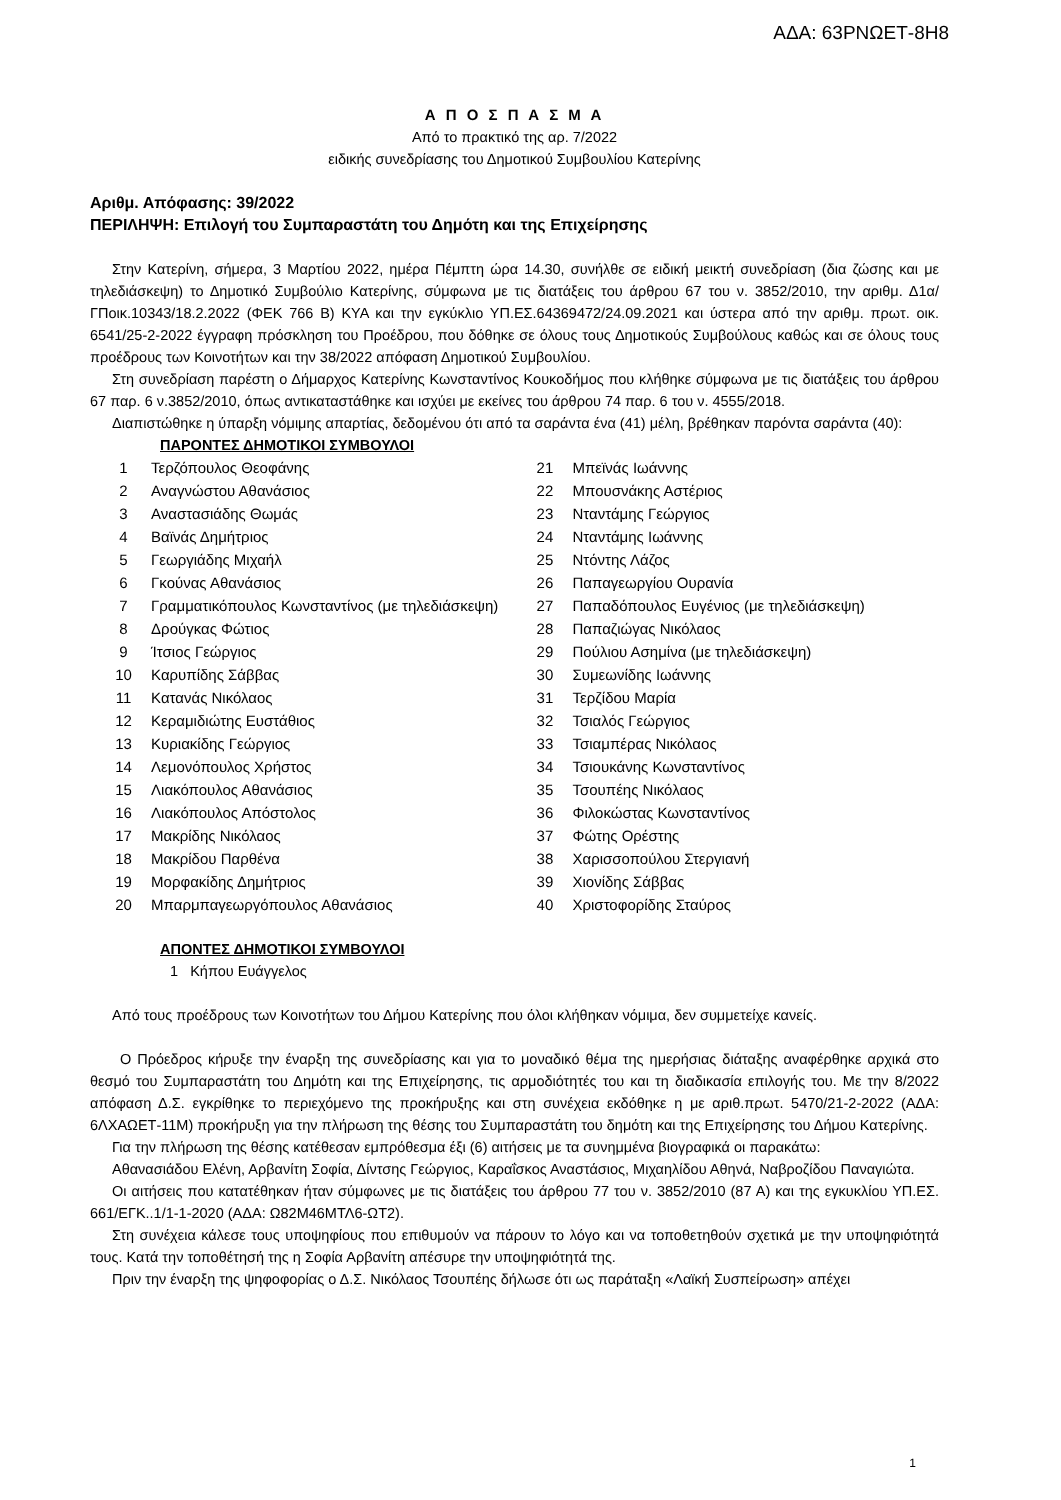ΑΔΑ: 63ΡΝΩΕΤ-8Η8
Α Π Ο Σ Π Α Σ Μ Α
Από το πρακτικό της αρ. 7/2022
ειδικής συνεδρίασης του Δημοτικού Συμβουλίου Κατερίνης
Αριθμ. Απόφασης: 39/2022
ΠΕΡΙΛΗΨΗ: Επιλογή του Συμπαραστάτη του Δημότη και της Επιχείρησης
Στην Κατερίνη, σήμερα, 3 Μαρτίου 2022, ημέρα Πέμπτη ώρα 14.30, συνήλθε σε ειδική μεικτή συνεδρίαση (δια ζώσης και με τηλεδιάσκεψη) το Δημοτικό Συμβούλιο Κατερίνης, σύμφωνα με τις διατάξεις του άρθρου 67 του ν. 3852/2010, την αριθμ. Δ1α/ΓΠοικ.10343/18.2.2022 (ΦΕΚ 766 Β) ΚΥΑ και την εγκύκλιο ΥΠ.ΕΣ.64369472/24.09.2021 και ύστερα από την αριθμ. πρωτ. οικ. 6541/25-2-2022 έγγραφη πρόσκληση του Προέδρου, που δόθηκε σε όλους τους Δημοτικούς Συμβούλους καθώς και σε όλους τους προέδρους των Κοινοτήτων και την 38/2022 απόφαση Δημοτικού Συμβουλίου.
Στη συνεδρίαση παρέστη ο Δήμαρχος Κατερίνης Κωνσταντίνος Κουκοδήμος που κλήθηκε σύμφωνα με τις διατάξεις του άρθρου 67 παρ. 6 ν.3852/2010, όπως αντικαταστάθηκε και ισχύει με εκείνες του άρθρου 74 παρ. 6 του ν. 4555/2018.
Διαπιστώθηκε η ύπαρξη νόμιμης απαρτίας, δεδομένου ότι από τα σαράντα ένα (41) μέλη, βρέθηκαν παρόντα σαράντα (40):
ΠΑΡΟΝΤΕΣ ΔΗΜΟΤΙΚΟΙ ΣΥΜΒΟΥΛΟΙ
| 1 | Τερζόπουλος Θεοφάνης | 21 | Μπεϊνάς Ιωάννης |
| 2 | Αναγνώστου Αθανάσιος | 22 | Μπουσνάκης Αστέριος |
| 3 | Αναστασιάδης Θωμάς | 23 | Νταντάμης Γεώργιος |
| 4 | Βαϊνάς Δημήτριος | 24 | Νταντάμης Ιωάννης |
| 5 | Γεωργιάδης Μιχαήλ | 25 | Ντόντης Λάζος |
| 6 | Γκούνας Αθανάσιος | 26 | Παπαγεωργίου Ουρανία |
| 7 | Γραμματικόπουλος Κωνσταντίνος (με τηλεδιάσκεψη) | 27 | Παπαδόπουλος Ευγένιος (με τηλεδιάσκεψη) |
| 8 | Δρούγκας Φώτιος | 28 | Παπαζιώγας Νικόλαος |
| 9 | Ίτσιος Γεώργιος | 29 | Πούλιου Ασημίνα (με τηλεδιάσκεψη) |
| 10 | Καρυπίδης Σάββας | 30 | Συμεωνίδης Ιωάννης |
| 11 | Κατανάς Νικόλαος | 31 | Τερζίδου Μαρία |
| 12 | Κεραμιδιώτης Ευστάθιος | 32 | Τσιαλός Γεώργιος |
| 13 | Κυριακίδης Γεώργιος | 33 | Τσιαμπέρας Νικόλαος |
| 14 | Λεμονόπουλος Χρήστος | 34 | Τσιουκάνης Κωνσταντίνος |
| 15 | Λιακόπουλος Αθανάσιος | 35 | Τσουπέης Νικόλαος |
| 16 | Λιακόπουλος Απόστολος | 36 | Φιλοκώστας Κωνσταντίνος |
| 17 | Μακρίδης Νικόλαος | 37 | Φώτης Ορέστης |
| 18 | Μακρίδου Παρθένα | 38 | Χαρισσοπούλου Στεργιανή |
| 19 | Μορφακίδης Δημήτριος | 39 | Χιονίδης Σάββας |
| 20 | Μπαρμπαγεωργόπουλος Αθανάσιος | 40 | Χριστοφορίδης Σταύρος |
ΑΠΟΝΤΕΣ ΔΗΜΟΤΙΚΟΙ ΣΥΜΒΟΥΛΟΙ
1 Κήπου Ευάγγελος
Από τους προέδρους των Κοινοτήτων του Δήμου Κατερίνης που όλοι κλήθηκαν νόμιμα, δεν συμμετείχε κανείς.
Ο Πρόεδρος κήρυξε την έναρξη της συνεδρίασης και για το μοναδικό θέμα της ημερήσιας διάταξης αναφέρθηκε αρχικά στο θεσμό του Συμπαραστάτη του Δημότη και της Επιχείρησης, τις αρμοδιότητές του και τη διαδικασία επιλογής του. Με την 8/2022 απόφαση Δ.Σ. εγκρίθηκε το περιεχόμενο της προκήρυξης και στη συνέχεια εκδόθηκε η με αριθ.πρωτ. 5470/21-2-2022 (ΑΔΑ: 6ΛΧΑΩΕΤ-11Μ) προκήρυξη για την πλήρωση της θέσης του Συμπαραστάτη του δημότη και της Επιχείρησης του Δήμου Κατερίνης.
Για την πλήρωση της θέσης κατέθεσαν εμπρόθεσμα έξι (6) αιτήσεις με τα συνημμένα βιογραφικά οι παρακάτω:
Αθανασιάδου Ελένη, Αρβανίτη Σοφία, Δίντσης Γεώργιος, Καραΐσκος Αναστάσιος, Μιχαηλίδου Αθηνά, Ναβροζίδου Παναγιώτα.
Οι αιτήσεις που κατατέθηκαν ήταν σύμφωνες με τις διατάξεις του άρθρου 77 του ν. 3852/2010 (87 Α) και της εγκυκλίου ΥΠ.ΕΣ. 661/ΕΓΚ..1/1-1-2020 (ΑΔΑ: Ω82Μ46ΜΤΛ6-ΩΤ2).
Στη συνέχεια κάλεσε τους υποψηφίους που επιθυμούν να πάρουν το λόγο και να τοποθετηθούν σχετικά με την υποψηφιότητά τους. Κατά την τοποθέτησή της η Σοφία Αρβανίτη απέσυρε την υποψηφιότητά της.
Πριν την έναρξη της ψηφοφορίας ο Δ.Σ. Νικόλαος Τσουπέης δήλωσε ότι ως παράταξη «Λαϊκή Συσπείρωση» απέχει
1